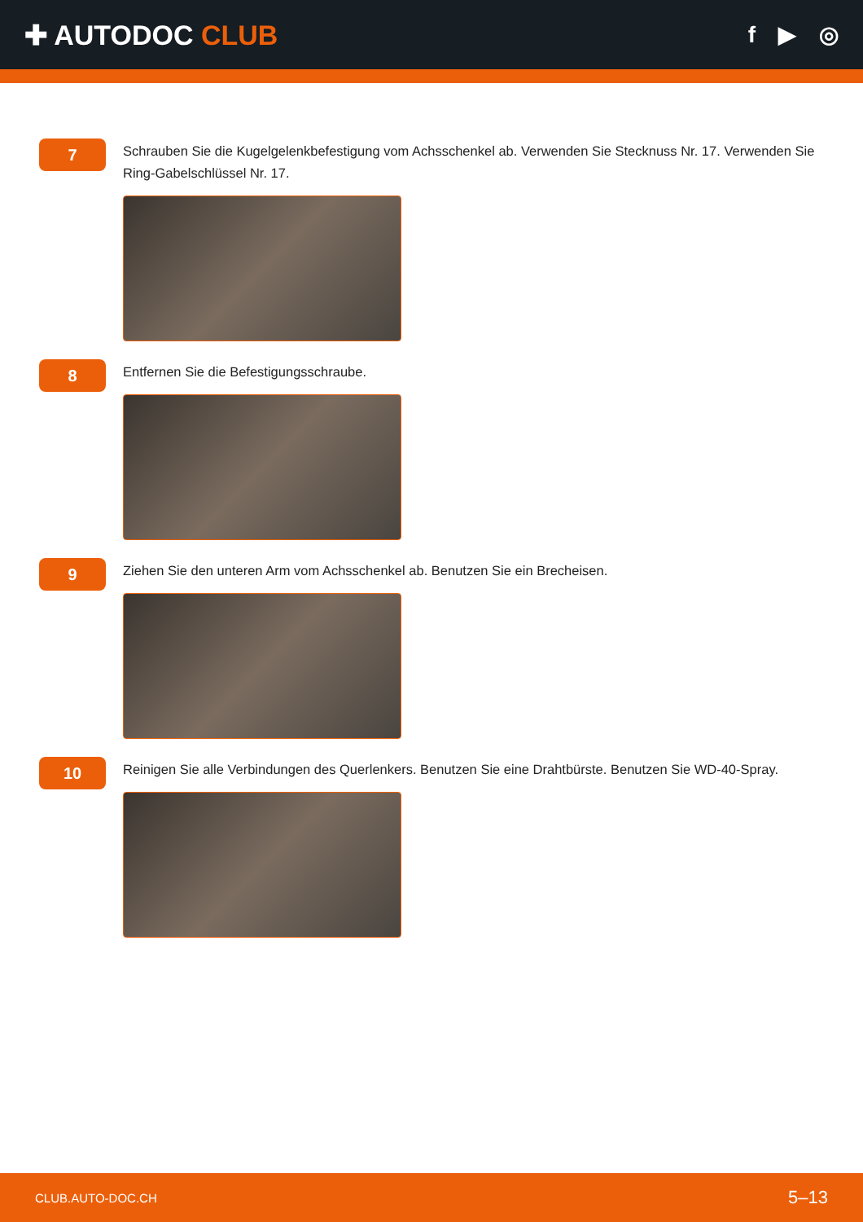✚ AUTODOC CLUB
f ▶ ◎
7
Schrauben Sie die Kugelgelenkbefestigung vom Achsschenkel ab. Verwenden Sie Stecknuss Nr. 17. Verwenden Sie Ring-Gabelschlüssel Nr. 17.
8
Entfernen Sie die Befestigungsschraube.
9
Ziehen Sie den unteren Arm vom Achsschenkel ab. Benutzen Sie ein Brecheisen.
10
Reinigen Sie alle Verbindungen des Querlenkers. Benutzen Sie eine Drahtbürste. Benutzen Sie WD-40-Spray.
CLUB.AUTO-DOC.CH 5–13